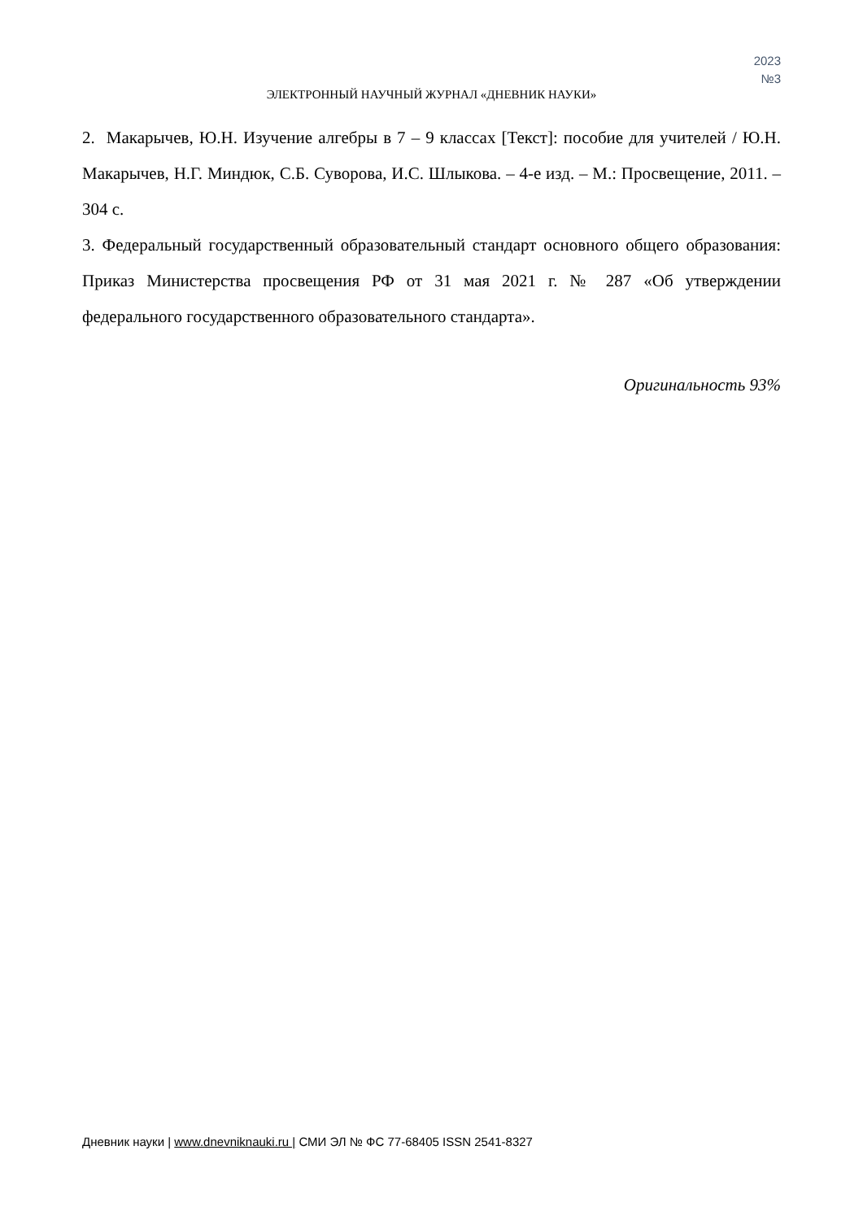2023
№3
ЭЛЕКТРОННЫЙ НАУЧНЫЙ ЖУРНАЛ «ДНЕВНИК НАУКИ»
2. Макарычев, Ю.Н. Изучение алгебры в 7 – 9 классах [Текст]: пособие для учителей / Ю.Н. Макарычев, Н.Г. Миндюк, С.Б. Суворова, И.С. Шлыкова. – 4-е изд. – М.: Просвещение, 2011. – 304 с.
3. Федеральный государственный образовательный стандарт основного общего образования: Приказ Министерства просвещения РФ от 31 мая 2021 г. № 287 «Об утверждении федерального государственного образовательного стандарта».
Оригинальность 93%
Дневник науки | www.dnevniknauki.ru | СМИ ЭЛ № ФС 77-68405 ISSN 2541-8327